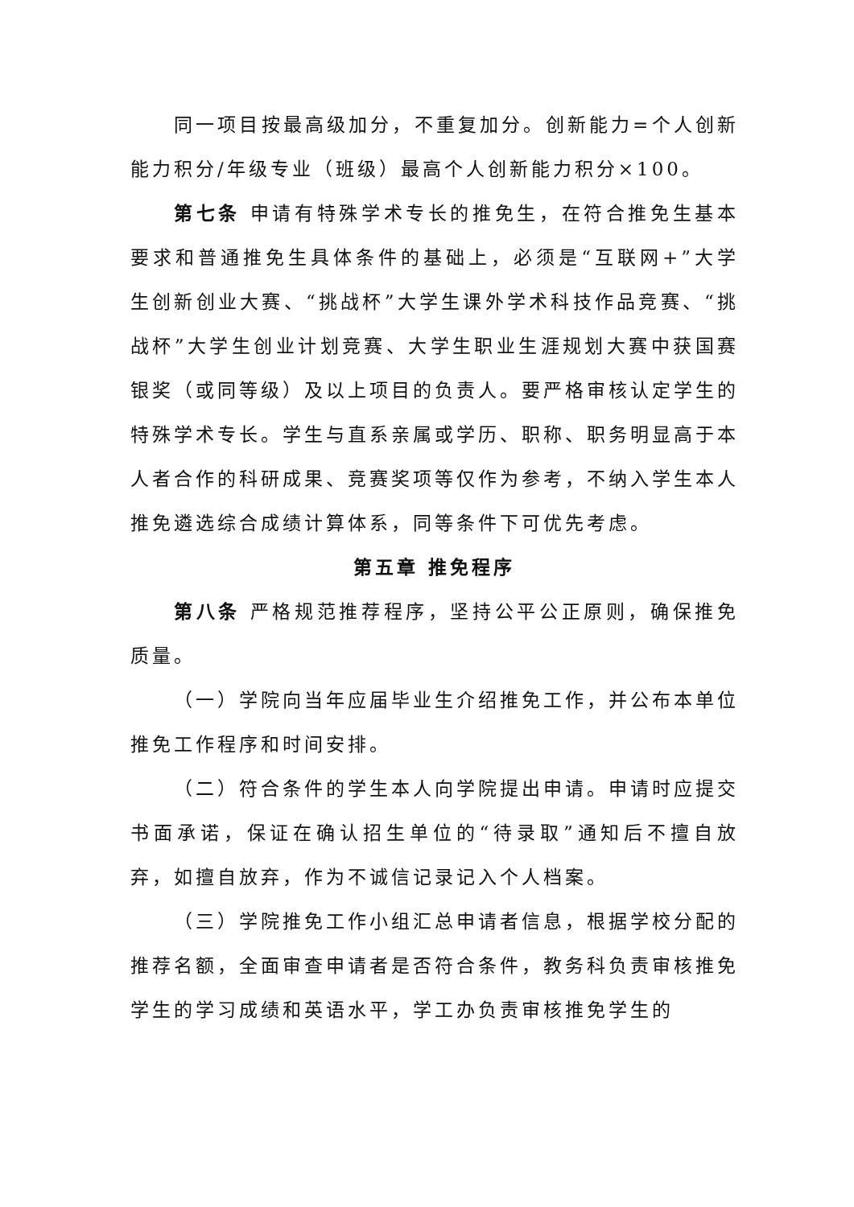同一项目按最高级加分，不重复加分。创新能力=个人创新能力积分/年级专业（班级）最高个人创新能力积分×100。
第七条 申请有特殊学术专长的推免生，在符合推免生基本要求和普通推免生具体条件的基础上，必须是“互联网+”大学生创新创业大赛、“挑战杯”大学生课外学术科技作品竞赛、“挑战杯”大学生创业计划竞赛、大学生职业生涯规划大赛中获国赛银奖（或同等级）及以上项目的负责人。要严格审核认定学生的特殊学术专长。学生与直系亲属或学历、职称、职务明显高于本人者合作的科研成果、竞赛奖项等仅作为参考，不纳入学生本人推免遴选综合成绩计算体系，同等条件下可优先考虑。
第五章 推免程序
第八条 严格规范推荐程序，坚持公平公正原则，确保推免质量。
（一）学院向当年应届毕业生介绍推免工作，并公布本单位推免工作程序和时间安排。
（二）符合条件的学生本人向学院提出申请。申请时应提交书面承诺，保证在确认招生单位的“待录取”通知后不擅自放弃，如擅自放弃，作为不诚信记录记入个人档案。
（三）学院推免工作小组汇总申请者信息，根据学校分配的推荐名额，全面审查申请者是否符合条件，教务科负责审核推免学生的学习成绩和英语水平，学工办负责审核推免学生的